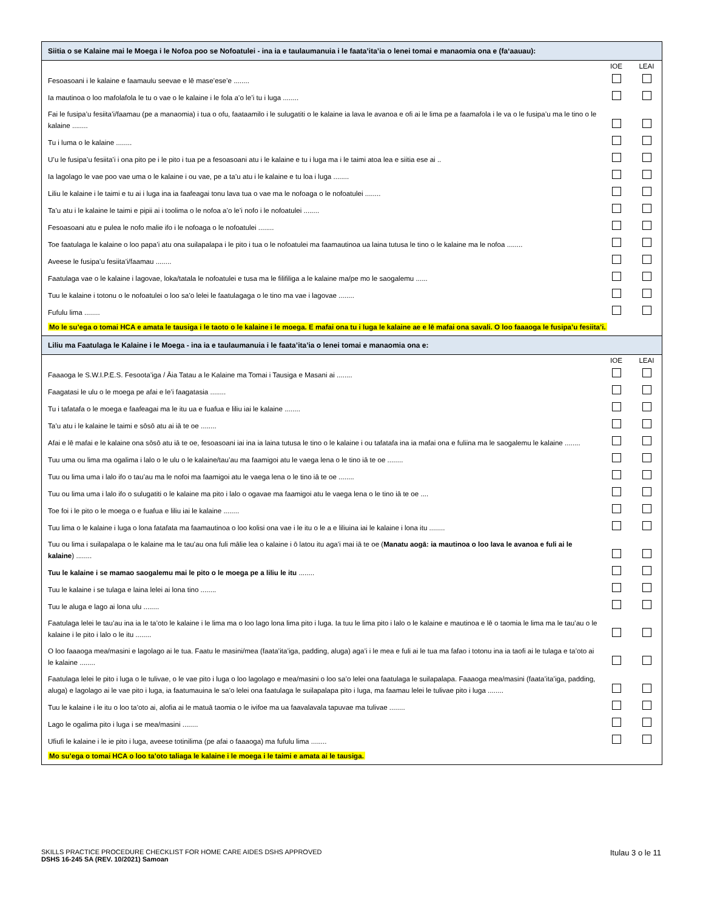Siitia o se Kalaine mai le Moega i le Nofoa poo se Nofoatulei - ina ia e taulaumanuia i le faata’ita’ia o lenei tomai e manaomia ona e (fa‘aauau):
| | IOE | LEAI |
| Fesoasoani i le kalaine e faamaulu seevae e lē mase’ese’e ........ | | |
| Ia mautinoa o loo mafolafola le tu o vae o le kalaine i le fola a’o le’i tu i luga ........ | | |
| Fai le fusipa’u fesiita’i/faamau (pe a manaomia) i tua o ofu, faataamilo i le sulugatiti o le kalaine ia lava le avanoa e ofi ai le lima pe a faamafola i le va o le fusipa’u ma le tino o le kalaine ........ | | |
| Tu i luma o le kalaine ........ | | |
| U’u le fusipa’u fesiita’i i ona pito pe i le pito i tua pe a fesoasoani atu i le kalaine e tu i luga ma i le taimi atoa lea e siitia ese ai .. | | |
| Ia lagolago le vae poo vae uma o le kalaine i ou vae, pe a ta’u atu i le kalaine e tu loa i luga ........ | | |
| Liliu le kalaine i le taimi e tu ai i luga ina ia faafeagai tonu lava tua o vae ma le nofoaga o le nofoatulei ........ | | |
| Ta’u atu i le kalaine le taimi e pipii ai i toolima o le nofoa a’o le’i nofo i le nofoatulei ........ | | |
| Fesoasoani atu e pulea le nofo malie ifo i le nofoaga o le nofoatulei ........ | | |
| Toe faatulaga le kalaine o loo papa’i atu ona suilapalapa i le pito i tua o le nofoatulei ma faamautinoa ua laina tutusa le tino o le kalaine ma le nofoa ........ | | |
| Aveese le fusipa’u fesiita’i/faamau ........ | | |
| Faatulaga vae o le kalaine i lagovae, loka/tatala le nofoatulei e tusa ma le filifiliga a le kalaine ma/pe mo le saogalemu ...... | | |
| Tuu le kalaine i totonu o le nofoatulei o loo sa’o lelei le faatulagaga o le tino ma vae i lagovae ........ | | |
| Fufulu lima ........ | | |
Mo le su’ega o tomai HCA e amata le tausiga i le taoto o le kalaine i le moega. E mafai ona tu i luga le kalaine ae e lē mafai ona savali. O loo faaaoga le fusipa’u fesiita’i.
Liliu ma Faatulaga le Kalaine i le Moega - ina ia e taulaumanuia i le faata’ita’ia o lenei tomai e manaomia ona e:
| | IOE | LEAI |
| Faaaoga le S.W.I.P.E.S. Fesoota’iga / Āia Tatau a le Kalaine ma Tomai i Tausiga e Masani ai ........ | | |
| Faagatasi le ulu o le moega pe afai e le’i faagatasia ........ | | |
| Tu i tafatafa o le moega e faafeagai ma le itu ua e fuafua e liliu iai le kalaine ........ | | |
| Ta’u atu i le kalaine le taimi e sōsō atu ai iā te oe ........ | | |
| Afai e lē mafai e le kalaine ona sōsō atu iā te oe, fesoasoani iai ina ia laina tutusa le tino o le kalaine i ou tafatafa ina ia mafai ona e fuliina ma le saogalemu le kalaine ........ | | |
| Tuu uma ou lima ma ogalima i lalo o le ulu o le kalaine/tau’au ma faamigoi atu le vaega lena o le tino iā te oe ........ | | |
| Tuu ou lima uma i lalo ifo o tau’au ma le nofoi ma faamigoi atu le vaega lena o le tino iā te oe ........ | | |
| Tuu ou lima uma i lalo ifo o sulugatiti o le kalaine ma pito i lalo o ogavae ma faamigoi atu le vaega lena o le tino iā te oe .... | | |
| Toe foi i le pito o le moega o e fuafua e liliu iai le kalaine ........ | | |
| Tuu lima o le kalaine i luga o lona fatafata ma faamautinoa o loo kolisi ona vae i le itu o le a e liliuina iai le kalaine i lona itu ........ | | |
| Tuu ou lima i suilapalapa o le kalaine ma le tau’au ona fuli mālie lea o kalaine i ō latou itu aga’i mai iā te oe ( Manatu aogā: ia mautinoa o loo lava le avanoa e fuli ai le kalaine ) ........ | | |
| Tuu le kalaine i se mamao saogalemu mai le pito o le moega pe a liliu le itu ........ | | |
| Tuu le kalaine i se tulaga e laina lelei ai lona tino ........ | | |
| Tuu le aluga e lago ai lona ulu ........ | | |
| Faatulaga lelei le tau’au ina ia le ta’oto le kalaine i le lima ma o loo lago lona lima pito i luga. Ia tuu le lima pito i lalo o le kalaine e mautinoa e lē o taomia le lima ma le tau’au o le kalaine i le pito i lalo o le itu ........ | | |
| O loo faaaoga mea/masini e lagolago ai le tua. Faatu le masini/mea (faata’ita’iga, padding, aluga) aga’i i le mea e fuli ai le tua ma fafao i totonu ina ia taofi ai le tulaga e ta’oto ai le kalaine ........ | | |
| Faatulaga lelei le pito i luga o le tulivae, o le vae pito i luga o loo lagolago e mea/masini o loo sa’o lelei ona faatulaga le suilapalapa. Faaaoga mea/masini (faata’ita’iga, padding, aluga) e lagolago ai le vae pito i luga, ia faatumauina le sa’o lelei ona faatulaga le suilapalapa pito i luga, ma faamau lelei le tulivae pito i luga ........ | | |
| Tuu le kalaine i le itu o loo ta’oto ai, alofia ai le matuā taomia o le ivifoe ma ua faavalavala tapuvae ma tulivae ........ | | |
| Lago le ogalima pito i luga i se mea/masini ........ | | |
| Ufiufi le kalaine i le ie pito i luga, aveese totinilima (pe afai o faaaoga) ma fufulu lima ........ | | |
Mo su’ega o tomai HCA o loo ta’oto taliaga le kalaine i le moega i le taimi e amata ai le tausiga.
Itulau 3 o le 11 SKILLS PRACTICE PROCEDURE CHECKLIST FOR HOME CARE AIDES DSHS APPROVED
DSHS 16-245 SA (REV. 10/2021) Samoan